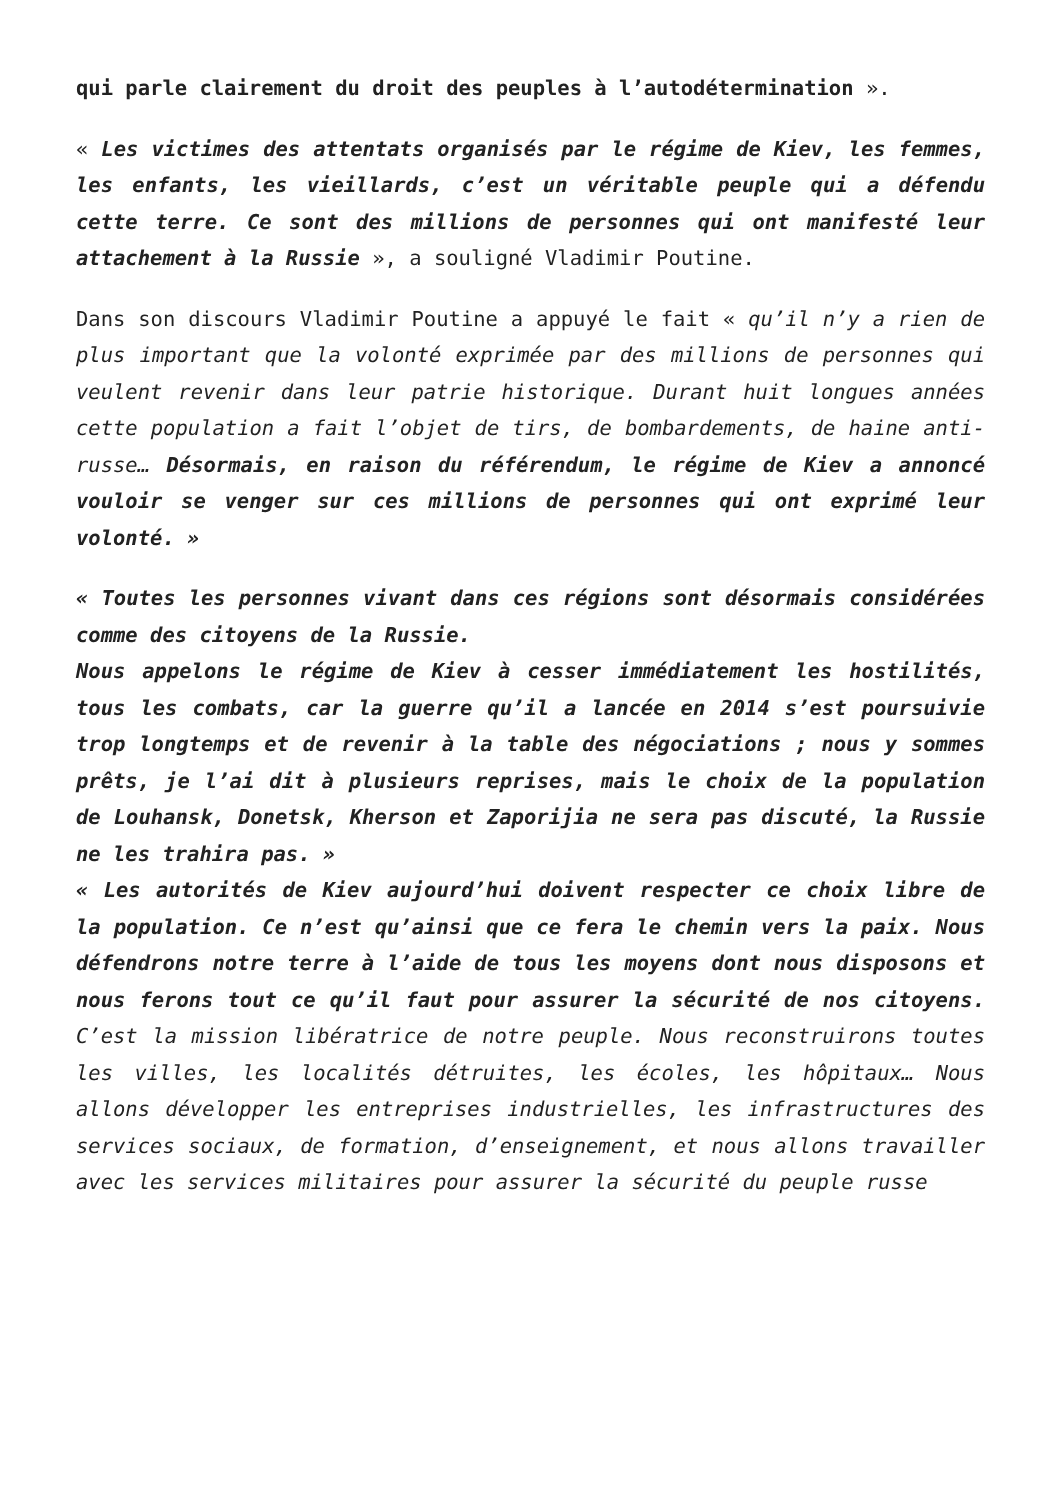qui parle clairement du droit des peuples à l’autodétermination ».
« Les victimes des attentats organisés par le régime de Kiev, les femmes, les enfants, les vieillards, c’est un véritable peuple qui a défendu cette terre. Ce sont des millions de personnes qui ont manifesté leur attachement à la Russie », a souligné Vladimir Poutine.
Dans son discours Vladimir Poutine a appuyé le fait « qu’il n’y a rien de plus important que la volonté exprimée par des millions de personnes qui veulent revenir dans leur patrie historique. Durant huit longues années cette population a fait l’objet de tirs, de bombardements, de haine anti-russe… Désormais, en raison du référendum, le régime de Kiev a annoncé vouloir se venger sur ces millions de personnes qui ont exprimé leur volonté. »
« Toutes les personnes vivant dans ces régions sont désormais considérées comme des citoyens de la Russie.
Nous appelons le régime de Kiev à cesser immédiatement les hostilités, tous les combats, car la guerre qu’il a lancée en 2014 s’est poursuivie trop longtemps et de revenir à la table des négociations ; nous y sommes prêts, je l’ai dit à plusieurs reprises, mais le choix de la population de Louhansk, Donetsk, Kherson et Zaporijia ne sera pas discuté, la Russie ne les trahira pas. »
« Les autorités de Kiev aujourd’hui doivent respecter ce choix libre de la population. Ce n’est qu’ainsi que ce fera le chemin vers la paix. Nous défendrons notre terre à l’aide de tous les moyens dont nous disposons et nous ferons tout ce qu’il faut pour assurer la sécurité de nos citoyens. C’est la mission libératrice de notre peuple. Nous reconstruirons toutes les villes, les localités détruites, les écoles, les hôpitaux… Nous allons développer les entreprises industrielles, les infrastructures des services sociaux, de formation, d’enseignement, et nous allons travailler avec les services militaires pour assurer la sécurité du peuple russe